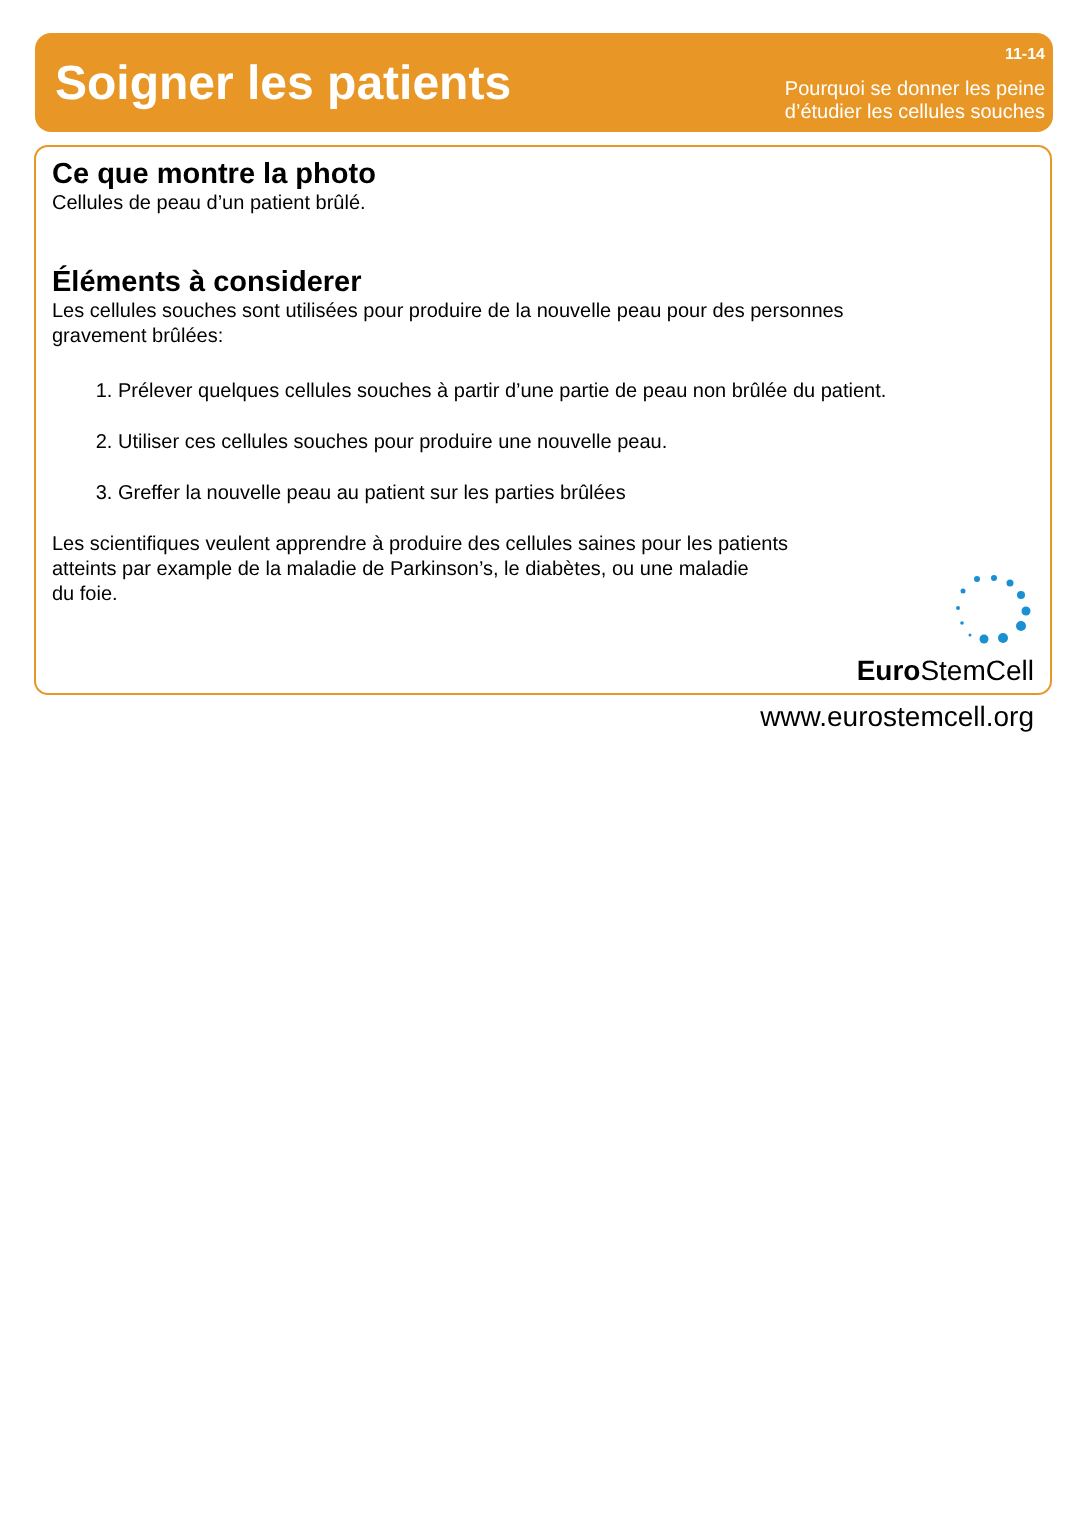Soigner les patients
11-14
Pourquoi se donner les peine
d’étudier les cellules souches
Ce que montre la photo
Cellules de peau d’un patient brûlé.
Éléments à considerer
Les cellules souches sont utilisées pour produire de la nouvelle peau pour des personnes
gravement brûlées:
1. Prélever quelques cellules souches à partir d’une partie de peau non brûlée du patient.
2. Utiliser ces cellules souches pour produire une nouvelle peau.
3. Greffer la nouvelle peau au patient sur les parties brûlées
Les scientifiques veulent apprendre à produire des cellules saines pour les patients
atteints par example de la maladie de Parkinson’s, le diabètes, ou une maladie
du foie.
Euro StemCell
www.eurostemcell.org